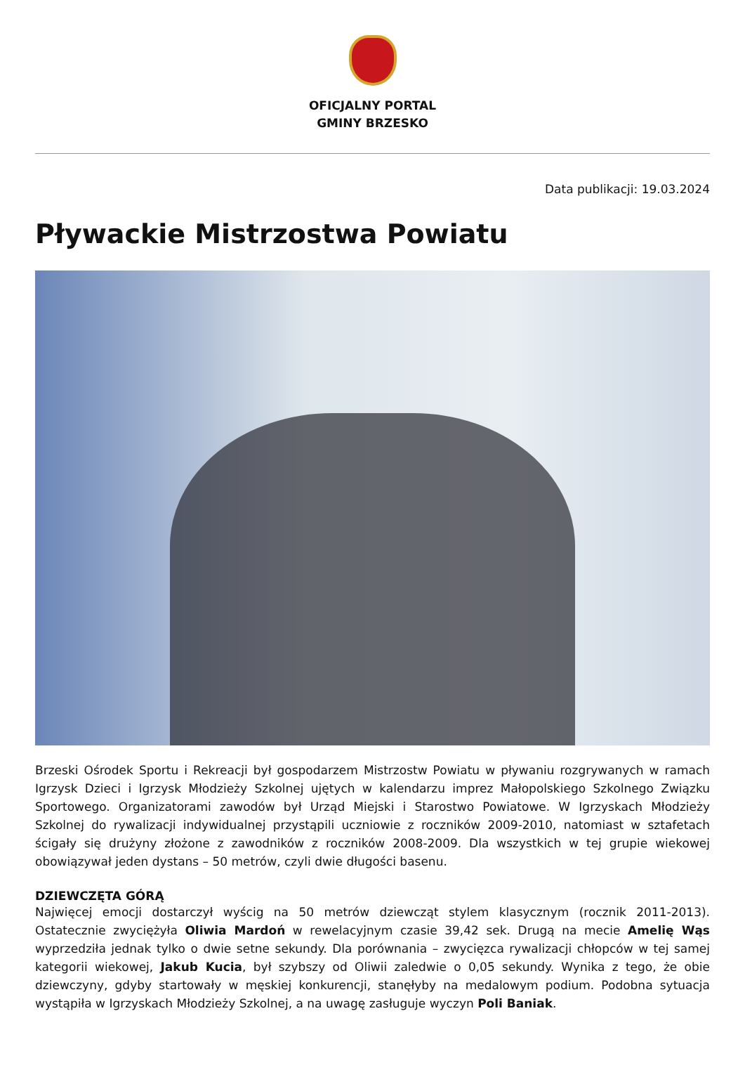OFICJALNY PORTAL
GMINY BRZESKO
Data publikacji: 19.03.2024
Pływackie Mistrzostwa Powiatu
Brzeski Ośrodek Sportu i Rekreacji był gospodarzem Mistrzostw Powiatu w pływaniu rozgrywanych w ramach Igrzysk Dzieci i Igrzysk Młodzieży Szkolnej ujętych w kalendarzu imprez Małopolskiego Szkolnego Związku Sportowego. Organizatorami zawodów był Urząd Miejski i Starostwo Powiatowe. W Igrzyskach Młodzieży Szkolnej do rywalizacji indywidualnej przystąpili uczniowie z roczników 2009-2010, natomiast w sztafetach ścigały się drużyny złożone z zawodników z roczników 2008-2009. Dla wszystkich w tej grupie wiekowej obowiązywał jeden dystans – 50 metrów, czyli dwie długości basenu.
DZIEWCZĘTA GÓRĄ
Najwięcej emocji dostarczył wyścig na 50 metrów dziewcząt stylem klasycznym (rocznik 2011-2013). Ostatecznie zwyciężyła Oliwia Mardoń w rewelacyjnym czasie 39,42 sek. Drugą na mecie Amelię Wąs wyprzedziła jednak tylko o dwie setne sekundy. Dla porównania – zwycięzca rywalizacji chłopców w tej samej kategorii wiekowej, Jakub Kucia, był szybszy od Oliwii zaledwie o 0,05 sekundy. Wynika z tego, że obie dziewczyny, gdyby startowały w męskiej konkurencji, stanęłyby na medalowym podium. Podobna sytuacja wystąpiła w Igrzyskach Młodzieży Szkolnej, a na uwagę zasługuje wyczyn Poli Baniak.